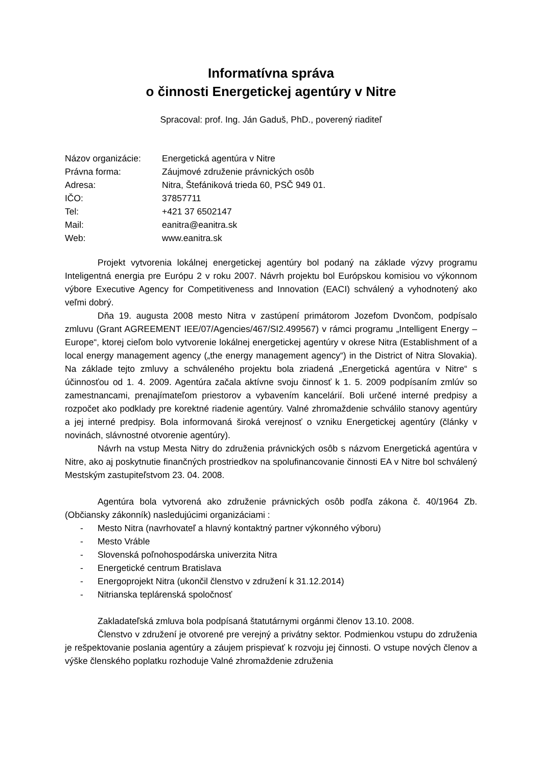Informatívna správa
o činnosti Energetickej agentúry v Nitre
Spracoval: prof. Ing. Ján Gaduš, PhD., poverený riaditeľ
| Názov organizácie: | Energetická agentúra v Nitre |
| Právna forma: | Záujmové združenie právnických osôb |
| Adresa: | Nitra, Štefániková trieda 60, PSČ 949 01. |
| IČO: | 37857711 |
| Tel: | +421 37 6502147 |
| Mail: | eanitra@eanitra.sk |
| Web: | www.eanitra.sk |
Projekt vytvorenia lokálnej energetickej agentúry bol podaný na základe výzvy programu Inteligentná energia pre Európu 2 v roku 2007. Návrh projektu bol Európskou komisiou vo výkonnom výbore Executive Agency for Competitiveness and Innovation (EACI) schválený a vyhodnotený ako veľmi dobrý.
Dňa 19. augusta 2008 mesto Nitra v zastúpení primátorom Jozefom Dvončom, podpísalo zmluvu (Grant AGREEMENT IEE/07/Agencies/467/SI2.499567) v rámci programu „Intelligent Energy – Europe“, ktorej cieľom bolo vytvorenie lokálnej energetickej agentúry v okrese Nitra (Establishment of a local energy management agency („the energy management agency“) in the District of Nitra Slovakia). Na základe tejto zmluvy a schváleného projektu bola zriadená „Energetická agentúra v Nitre“ s účinnosťou od 1. 4. 2009. Agentúra začala aktívne svoju činnosť k 1. 5. 2009 podpísaním zmlúv so zamestnancami, prenajímateľom priestorov a vybavením kancelárií. Boli určené interné predpisy a rozpočet ako podklady pre korektné riadenie agentúry. Valné zhromaždenie schválilo stanovy agentúry a jej interné predpisy. Bola informovaná široká verejnosť o vzniku Energetickej agentúry (články v novinách, slávnostné otvorenie agentúry).
Návrh na vstup Mesta Nitry do združenia právnických osôb s názvom Energetická agentúra v Nitre, ako aj poskytnutie finančných prostriedkov na spolufinancovanie činnosti EA v Nitre bol schválený Mestským zastupiteľstvom 23. 04. 2008.
Agentúra bola vytvorená ako združenie právnických osôb podľa zákona č. 40/1964 Zb. (Občiansky zákonník) nasledujúcimi organizáciami :
- Mesto Nitra (navrhovateľ a hlavný kontaktný partner výkonného výboru)
- Mesto Vráble
- Slovenská poľnohospodárska univerzita Nitra
- Energetické centrum Bratislava
- Energoprojekt Nitra (ukončil členstvo v združení k 31.12.2014)
- Nitrianska teplárenská spoločnosť
Zakladateľská zmluva bola podpísaná štatutárnymi orgánmi členov 13.10. 2008.
Členstvo v združení je otvorené pre verejný a privátny sektor. Podmienkou vstupu do združenia je rešpektovanie poslania agentúry a záujem prispievať k rozvoju jej činnosti. O vstupe nových členov a výške členského poplatku rozhoduje Valné zhromaždenie združenia